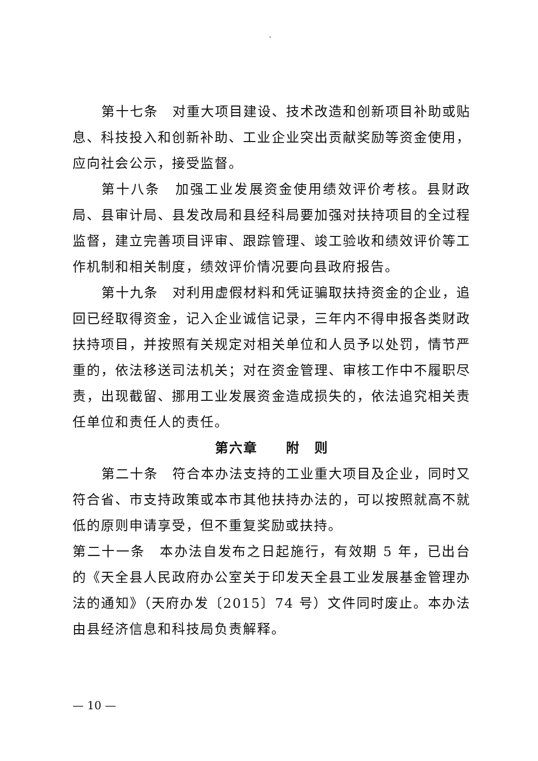`
第十七条　对重大项目建设、技术改造和创新项目补助或贴息、科技投入和创新补助、工业企业突出贡献奖励等资金使用，应向社会公示，接受监督。
第十八条　加强工业发展资金使用绩效评价考核。县财政局、县审计局、县发改局和县经科局要加强对扶持项目的全过程监督，建立完善项目评审、跟踪管理、竣工验收和绩效评价等工作机制和相关制度，绩效评价情况要向县政府报告。
第十九条　对利用虚假材料和凭证骗取扶持资金的企业，追回已经取得资金，记入企业诚信记录，三年内不得申报各类财政扶持项目，并按照有关规定对相关单位和人员予以处罚，情节严重的，依法移送司法机关；对在资金管理、审核工作中不履职尽责，出现截留、挪用工业发展资金造成损失的，依法追究相关责任单位和责任人的责任。
第六章　　附　则
第二十条　符合本办法支持的工业重大项目及企业，同时又符合省、市支持政策或本市其他扶持办法的，可以按照就高不就低的原则申请享受，但不重复奖励或扶持。
第二十一条　本办法自发布之日起施行，有效期 5 年，已出台的《天全县人民政府办公室关于印发天全县工业发展基金管理办法的通知》（天府办发〔2015〕74 号）文件同时废止。本办法由县经济信息和科技局负责解释。
— 10 —